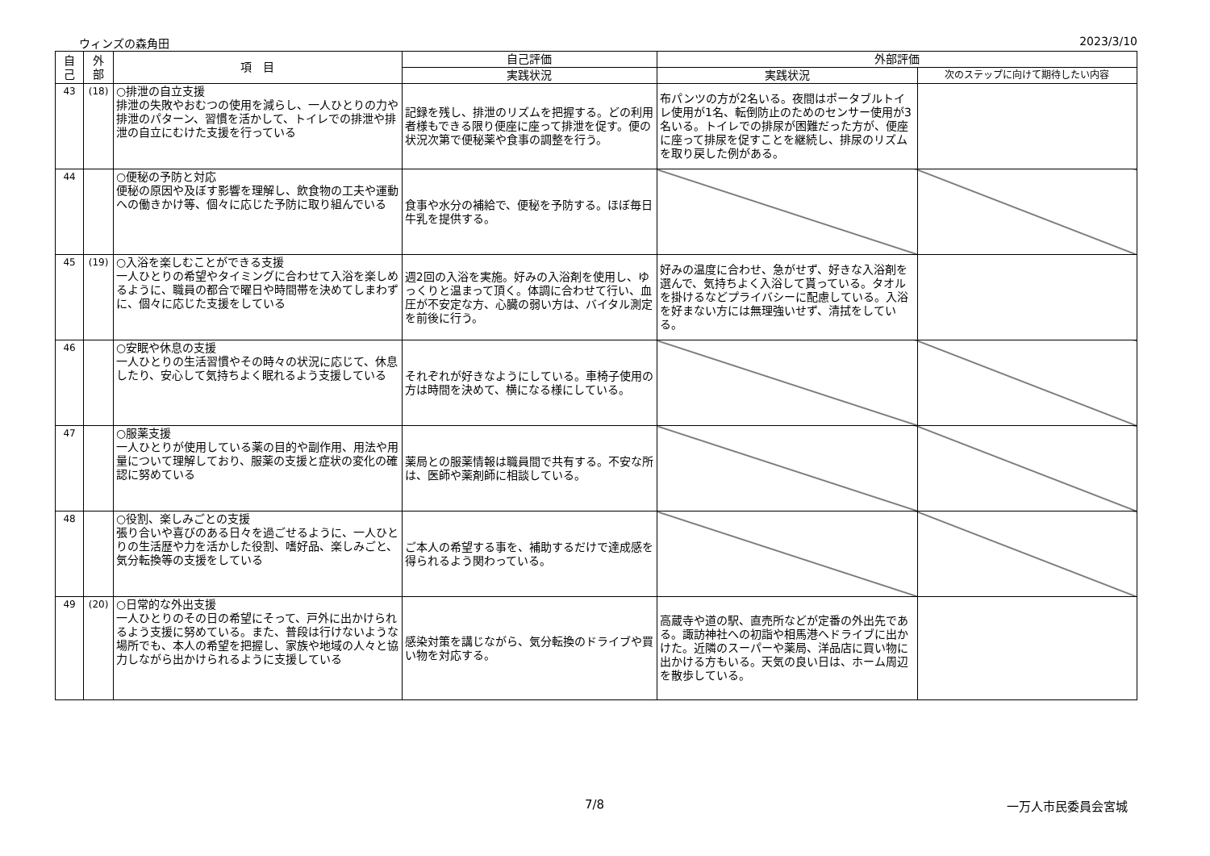ウィンズの森角田 2023/3/10
| 自 己 | 外 部 | 項 目 | 自己評価 | 外部評価 | |
| --- | --- | --- | --- | --- | --- |
| | | | 実践状況 | 実践状況 | 次のステップに向けて期待したい内容 |
| 43 | (18) | ○排泄の自立支援 排泄の失敗やおむつの使用を減らし、一人ひとりの力や排泄のパターン、習慣を活かして、トイレでの排泄や排泄の自立にむけた支援を行っている | 記録を残し、排泄のリズムを把握する。どの利用者様もできる限り便座に座って排泄を促す。便の状況次第で便秘薬や食事の調整を行う。 | 布パンツの方が2名いる。夜間はポータブルトイレ使用が1名、転倒防止のためのセンサー使用が3名いる。トイレでの排尿が困難だった方が、便座に座って排尿を促すことを継続し、排尿のリズムを取り戻した例がある。 | |
| 44 | | ○便秘の予防と対応 便秘の原因や及ぼす影響を理解し、飲食物の工夫や運動への働きかけ等、個々に応じた予防に取り組んでいる | 食事や水分の補給で、便秘を予防する。ほぼ毎日牛乳を提供する。 | | |
| 45 | (19) | ○入浴を楽しむことができる支援 一人ひとりの希望やタイミングに合わせて入浴を楽しめるように、職員の都合で曜日や時間帯を決めてしまわずに、個々に応じた支援をしている | 週2回の入浴を実施。好みの入浴剤を使用し、ゆっくりと温まって頂く。体調に合わせて行い、血圧が不安定な方、心臓の弱い方は、バイタル測定を前後に行う。 | 好みの温度に合わせ、急がせず、好きな入浴剤を選んで、気持ちよく入浴して貰っている。タオルを掛けるなどプライバシーに配慮している。入浴を好まない方には無理強いせず、清拭をしている。 | |
| 46 | | ○安眠や休息の支援 一人ひとりの生活習慣やその時々の状況に応じて、休息したり、安心して気持ちよく眠れるよう支援している | それぞれが好きなようにしている。車椅子使用の方は時間を決めて、横になる様にしている。 | | |
| 47 | | ○服薬支援 一人ひとりが使用している薬の目的や副作用、用法や用量について理解しており、服薬の支援と症状の変化の確認に努めている | 薬局との服薬情報は職員間で共有する。不安な所は、医師や薬剤師に相談している。 | | |
| 48 | | ○役割、楽しみごとの支援 張り合いや喜びのある日々を過ごせるように、一人ひとりの生活歴や力を活かした役割、嗜好品、楽しみごと、気分転換等の支援をしている | ご本人の希望する事を、補助するだけで達成感を得られるよう関わっている。 | | |
| 49 | (20) | ○日常的な外出支援 一人ひとりのその日の希望にそって、戸外に出かけられるよう支援に努めている。また、普段は行けないような場所でも、本人の希望を把握し、家族や地域の人々と協力しながら出かけられるように支援している | 感染対策を講じながら、気分転換のドライブや買い物を対応する。 | 高蔵寺や道の駅、直売所などが定番の外出先である。諏訪神社への初詣や相馬港へドライブに出かけた。近隣のスーパーや薬局、洋品店に買い物に出かける方もいる。天気の良い日は、ホーム周辺を散歩している。 | |
7/8 一万人市民委員会宮城